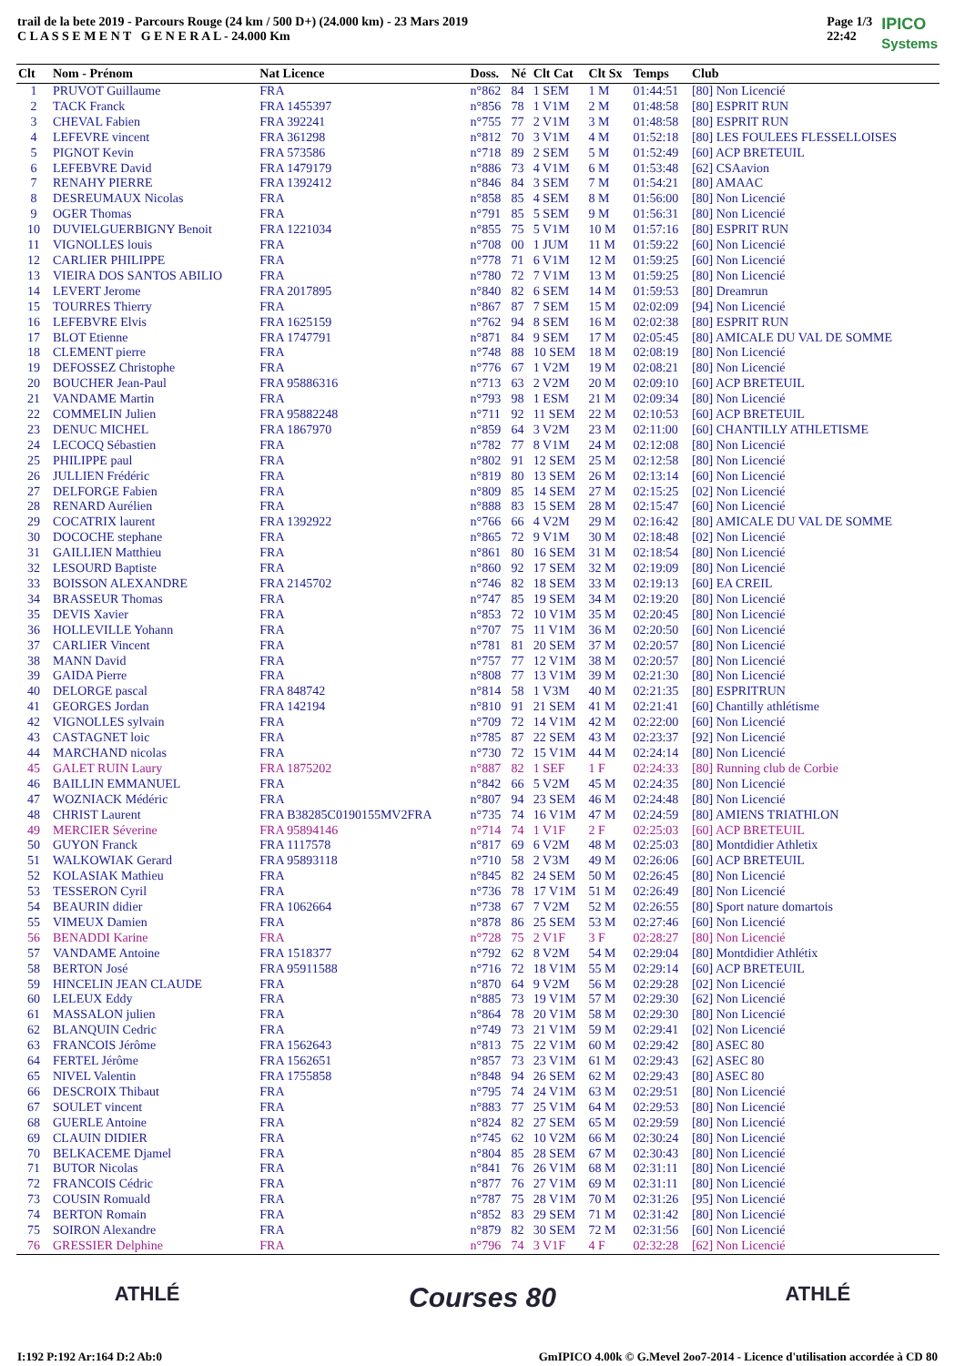trail de la bete 2019 - Parcours Rouge (24 km / 500 D+) (24.000 km) - 23 Mars 2019
C L A S S E M E N T G E N E R A L - 24.000 Km
Page 1/3
22:42 IPICO
Systems
| Clt | Nom - Prénom | Nat Licence | Doss. | Né | Clt Cat | Clt Sx | Temps | Club |
| --- | --- | --- | --- | --- | --- | --- | --- | --- |
| 1 | PRUVOT Guillaume | FRA | n°862 | 84 | 1 SEM | 1 M | 01:44:51 | [80] Non Licencié |
| 2 | TACK Franck | FRA 1455397 | n°856 | 78 | 1 V1M | 2 M | 01:48:58 | [80] ESPRIT RUN |
| 3 | CHEVAL Fabien | FRA 392241 | n°755 | 77 | 2 V1M | 3 M | 01:48:58 | [80] ESPRIT RUN |
| 4 | LEFEVRE vincent | FRA 361298 | n°812 | 70 | 3 V1M | 4 M | 01:52:18 | [80] LES FOULEES FLESSELLOISES |
| 5 | PIGNOT Kevin | FRA 573586 | n°718 | 89 | 2 SEM | 5 M | 01:52:49 | [60] ACP BRETEUIL |
| 6 | LEFEBVRE David | FRA 1479179 | n°886 | 73 | 4 V1M | 6 M | 01:53:48 | [62] CSAavion |
| 7 | RENAHY PIERRE | FRA 1392412 | n°846 | 84 | 3 SEM | 7 M | 01:54:21 | [80] AMAAC |
| 8 | DESREUMAUX Nicolas | FRA | n°858 | 85 | 4 SEM | 8 M | 01:56:00 | [80] Non Licencié |
| 9 | OGER Thomas | FRA | n°791 | 85 | 5 SEM | 9 M | 01:56:31 | [80] Non Licencié |
| 10 | DUVIELGUERBIGNY Benoit | FRA 1221034 | n°855 | 75 | 5 V1M | 10 M | 01:57:16 | [80] ESPRIT RUN |
| 11 | VIGNOLLES louis | FRA | n°708 | 00 | 1 JUM | 11 M | 01:59:22 | [60] Non Licencié |
| 12 | CARLIER PHILIPPE | FRA | n°778 | 71 | 6 V1M | 12 M | 01:59:25 | [60] Non Licencié |
| 13 | VIEIRA DOS SANTOS ABILIO | FRA | n°780 | 72 | 7 V1M | 13 M | 01:59:25 | [80] Non Licencié |
| 14 | LEVERT Jerome | FRA 2017895 | n°840 | 82 | 6 SEM | 14 M | 01:59:53 | [80] Dreamrun |
| 15 | TOURRES Thierry | FRA | n°867 | 87 | 7 SEM | 15 M | 02:02:09 | [94] Non Licencié |
| 16 | LEFEBVRE Elvis | FRA 1625159 | n°762 | 94 | 8 SEM | 16 M | 02:02:38 | [80] ESPRIT RUN |
| 17 | BLOT Etienne | FRA 1747791 | n°871 | 84 | 9 SEM | 17 M | 02:05:45 | [80] AMICALE DU VAL DE SOMME |
| 18 | CLEMENT pierre | FRA | n°748 | 88 | 10 SEM | 18 M | 02:08:19 | [80] Non Licencié |
| 19 | DEFOSSEZ Christophe | FRA | n°776 | 67 | 1 V2M | 19 M | 02:08:21 | [80] Non Licencié |
| 20 | BOUCHER Jean-Paul | FRA 95886316 | n°713 | 63 | 2 V2M | 20 M | 02:09:10 | [60] ACP BRETEUIL |
| 21 | VANDAME Martin | FRA | n°793 | 98 | 1 ESM | 21 M | 02:09:34 | [80] Non Licencié |
| 22 | COMMELIN Julien | FRA 95882248 | n°711 | 92 | 11 SEM | 22 M | 02:10:53 | [60] ACP BRETEUIL |
| 23 | DENUC MICHEL | FRA 1867970 | n°859 | 64 | 3 V2M | 23 M | 02:11:00 | [60] CHANTILLY ATHLETISME |
| 24 | LECOCQ Sébastien | FRA | n°782 | 77 | 8 V1M | 24 M | 02:12:08 | [80] Non Licencié |
| 25 | PHILIPPE paul | FRA | n°802 | 91 | 12 SEM | 25 M | 02:12:58 | [80] Non Licencié |
| 26 | JULLIEN Frédéric | FRA | n°819 | 80 | 13 SEM | 26 M | 02:13:14 | [60] Non Licencié |
| 27 | DELFORGE Fabien | FRA | n°809 | 85 | 14 SEM | 27 M | 02:15:25 | [02] Non Licencié |
| 28 | RENARD Aurélien | FRA | n°888 | 83 | 15 SEM | 28 M | 02:15:47 | [60] Non Licencié |
| 29 | COCATRIX laurent | FRA 1392922 | n°766 | 66 | 4 V2M | 29 M | 02:16:42 | [80] AMICALE DU VAL DE SOMME |
| 30 | DOCOCHE stephane | FRA | n°865 | 72 | 9 V1M | 30 M | 02:18:48 | [02] Non Licencié |
| 31 | GAILLIEN Matthieu | FRA | n°861 | 80 | 16 SEM | 31 M | 02:18:54 | [80] Non Licencié |
| 32 | LESOURD Baptiste | FRA | n°860 | 92 | 17 SEM | 32 M | 02:19:09 | [80] Non Licencié |
| 33 | BOISSON ALEXANDRE | FRA 2145702 | n°746 | 82 | 18 SEM | 33 M | 02:19:13 | [60] EA CREIL |
| 34 | BRASSEUR Thomas | FRA | n°747 | 85 | 19 SEM | 34 M | 02:19:20 | [80] Non Licencié |
| 35 | DEVIS Xavier | FRA | n°853 | 72 | 10 V1M | 35 M | 02:20:45 | [80] Non Licencié |
| 36 | HOLLEVILLE Yohann | FRA | n°707 | 75 | 11 V1M | 36 M | 02:20:50 | [60] Non Licencié |
| 37 | CARLIER Vincent | FRA | n°781 | 81 | 20 SEM | 37 M | 02:20:57 | [80] Non Licencié |
| 38 | MANN David | FRA | n°757 | 77 | 12 V1M | 38 M | 02:20:57 | [80] Non Licencié |
| 39 | GAIDA Pierre | FRA | n°808 | 77 | 13 V1M | 39 M | 02:21:30 | [80] Non Licencié |
| 40 | DELORGE pascal | FRA 848742 | n°814 | 58 | 1 V3M | 40 M | 02:21:35 | [80] ESPRITRUN |
| 41 | GEORGES Jordan | FRA 142194 | n°810 | 91 | 21 SEM | 41 M | 02:21:41 | [60] Chantilly athlétisme |
| 42 | VIGNOLLES sylvain | FRA | n°709 | 72 | 14 V1M | 42 M | 02:22:00 | [60] Non Licencié |
| 43 | CASTAGNET loic | FRA | n°785 | 87 | 22 SEM | 43 M | 02:23:37 | [92] Non Licencié |
| 44 | MARCHAND nicolas | FRA | n°730 | 72 | 15 V1M | 44 M | 02:24:14 | [80] Non Licencié |
| 45 | GALET RUIN Laury | FRA 1875202 | n°887 | 82 | 1 SEF | 1 F | 02:24:33 | [80] Running club de Corbie |
| 46 | BAILLIN EMMANUEL | FRA | n°842 | 66 | 5 V2M | 45 M | 02:24:35 | [80] Non Licencié |
| 47 | WOZNIACK Médéric | FRA | n°807 | 94 | 23 SEM | 46 M | 02:24:48 | [80] Non Licencié |
| 48 | CHRIST Laurent | FRA B38285C0190155MV2FRA | n°735 | 74 | 16 V1M | 47 M | 02:24:59 | [80] AMIENS TRIATHLON |
| 49 | MERCIER Séverine | FRA 95894146 | n°714 | 74 | 1 V1F | 2 F | 02:25:03 | [60] ACP BRETEUIL |
| 50 | GUYON Franck | FRA 1117578 | n°817 | 69 | 6 V2M | 48 M | 02:25:03 | [80] Montdidier Athletix |
| 51 | WALKOWIAK Gerard | FRA 95893118 | n°710 | 58 | 2 V3M | 49 M | 02:26:06 | [60] ACP BRETEUIL |
| 52 | KOLASIAK Mathieu | FRA | n°845 | 82 | 24 SEM | 50 M | 02:26:45 | [80] Non Licencié |
| 53 | TESSERON Cyril | FRA | n°736 | 78 | 17 V1M | 51 M | 02:26:49 | [80] Non Licencié |
| 54 | BEAURIN didier | FRA 1062664 | n°738 | 67 | 7 V2M | 52 M | 02:26:55 | [80] Sport nature domartois |
| 55 | VIMEUX Damien | FRA | n°878 | 86 | 25 SEM | 53 M | 02:27:46 | [60] Non Licencié |
| 56 | BENADDI Karine | FRA | n°728 | 75 | 2 V1F | 3 F | 02:28:27 | [80] Non Licencié |
| 57 | VANDAME Antoine | FRA 1518377 | n°792 | 62 | 8 V2M | 54 M | 02:29:04 | [80] Montdidier Athlétix |
| 58 | BERTON José | FRA 95911588 | n°716 | 72 | 18 V1M | 55 M | 02:29:14 | [60] ACP BRETEUIL |
| 59 | HINCELIN JEAN CLAUDE | FRA | n°870 | 64 | 9 V2M | 56 M | 02:29:28 | [02] Non Licencié |
| 60 | LELEUX Eddy | FRA | n°885 | 73 | 19 V1M | 57 M | 02:29:30 | [62] Non Licencié |
| 61 | MASSALON julien | FRA | n°864 | 78 | 20 V1M | 58 M | 02:29:30 | [80] Non Licencié |
| 62 | BLANQUIN Cedric | FRA | n°749 | 73 | 21 V1M | 59 M | 02:29:41 | [02] Non Licencié |
| 63 | FRANCOIS Jérôme | FRA 1562643 | n°813 | 75 | 22 V1M | 60 M | 02:29:42 | [80] ASEC 80 |
| 64 | FERTEL Jérôme | FRA 1562651 | n°857 | 73 | 23 V1M | 61 M | 02:29:43 | [62] ASEC 80 |
| 65 | NIVEL Valentin | FRA 1755858 | n°848 | 94 | 26 SEM | 62 M | 02:29:43 | [80] ASEC 80 |
| 66 | DESCROIX Thibaut | FRA | n°795 | 74 | 24 V1M | 63 M | 02:29:51 | [80] Non Licencié |
| 67 | SOULET vincent | FRA | n°883 | 77 | 25 V1M | 64 M | 02:29:53 | [80] Non Licencié |
| 68 | GUERLE Antoine | FRA | n°824 | 82 | 27 SEM | 65 M | 02:29:59 | [80] Non Licencié |
| 69 | CLAUIN DIDIER | FRA | n°745 | 62 | 10 V2M | 66 M | 02:30:24 | [80] Non Licencié |
| 70 | BELKACEME Djamel | FRA | n°804 | 85 | 28 SEM | 67 M | 02:30:43 | [80] Non Licencié |
| 71 | BUTOR Nicolas | FRA | n°841 | 76 | 26 V1M | 68 M | 02:31:11 | [80] Non Licencié |
| 72 | FRANCOIS Cédric | FRA | n°877 | 76 | 27 V1M | 69 M | 02:31:11 | [80] Non Licencié |
| 73 | COUSIN Romuald | FRA | n°787 | 75 | 28 V1M | 70 M | 02:31:26 | [95] Non Licencié |
| 74 | BERTON Romain | FRA | n°852 | 83 | 29 SEM | 71 M | 02:31:42 | [80] Non Licencié |
| 75 | SOIRON Alexandre | FRA | n°879 | 82 | 30 SEM | 72 M | 02:31:56 | [60] Non Licencié |
| 76 | GRESSIER Delphine | FRA | n°796 | 74 | 3 V1F | 4 F | 02:32:28 | [62] Non Licencié |
ATHLÉ Courses 80 ATHLÉ
I:192 P:192 Ar:164 D:2 Ab:0 GmIPICO 4.00k © G.Mevel 2oo7-2014 - Licence d'utilisation accordée à CD 80